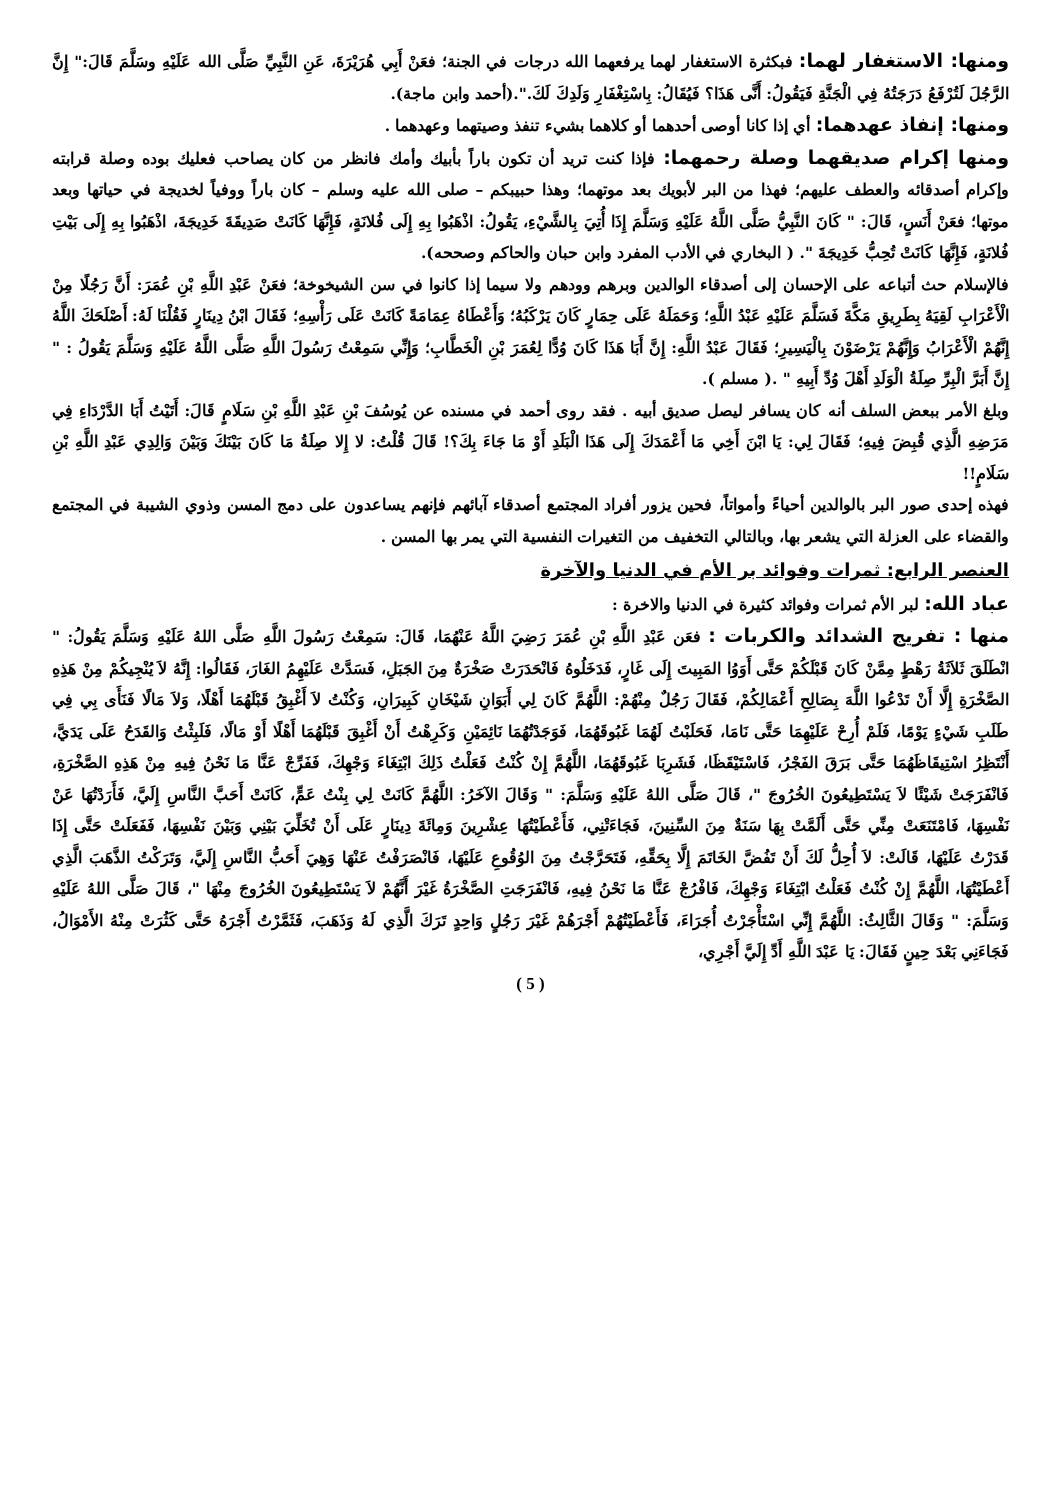ومنها: الاستغفار لهما: فبكثرة الاستغفار لهما يرفعهما الله درجات في الجنة؛ فعَنْ أَبِي هُرَيْرَةَ، عَنِ النَّبِيِّ صَلَّى الله عَلَيْهِ وسَلَّمَ قَالَ:" إِنَّ الرَّجُلَ لَتُرْفَعُ دَرَجَتُهُ فِي الْجَنَّةِ فَيَقُولُ: أَنَّى هَذَا؟ فَيُقَالُ: بِاسْتِغْفَارِ وَلَدِكَ لَكَ.".(أحمد وابن ماجة).
ومنها: إنفاذ عهدهما: أي إذا كانا أوصى أحدهما أو كلاهما بشيء تنفذ وصيتهما وعهدهما .
ومنها إكرام صديقهما وصلة رحمهما: فإذا كنت تريد أن تكون باراً بأبيك وأمك فانظر من كان يصاحب فعليك بوده وصلة قرابته وإكرام أصدقائه والعطف عليهم؛ فهذا من البر لأبويك بعد موتهما؛ وهذا حبيبكم – صلى الله عليه وسلم – كان باراً ووفياً لخديجة في حياتها وبعد موتها؛ فعَنْ أَنَسٍ، قَالَ: " كَانَ النَّبِيُّ صَلَّى اللَّهُ عَلَيْهِ وَسَلَّمَ إِذَا أُتِيَ بِالشَّيْءِ، يَقُولُ: اذْهَبُوا بِهِ إِلَى فُلانَةٍ، فَإِنَّهَا كَانَتْ صَدِيقَةَ خَدِيجَةَ، اذْهَبُوا بِهِ إِلَى بَيْتِ فُلانَةٍ، فَإِنَّهَا كَانَتْ تُحِبُّ خَدِيجَةَ ". ( البخاري في الأدب المفرد وابن حبان والحاكم وصححه).
فالإسلام حث أتباعه على الإحسان إلى أصدقاء الوالدين وبرهم وودهم ولا سيما إذا كانوا في سن الشيخوخة؛ فعَنْ عَبْدِ اللَّهِ بْنِ عُمَرَ: أَنَّ رَجُلًا مِنْ الْأَعْرَابِ لَقِيَهُ بِطَرِيقِ مَكَّةَ فَسَلَّمَ عَلَيْهِ عَبْدُ اللَّهِ؛ وَحَمَلَهُ عَلَى حِمَارٍ كَانَ يَرْكَبُهُ؛ وَأَعْطَاهُ عِمَامَةً كَانَتْ عَلَى رَأْسِهِ؛ فَقَالَ ابْنُ دِينَارٍ فَقُلْنَا لَهُ: أَصْلَحَكَ اللَّهُ إِنَّهُمْ الْأَعْرَابُ وَإِنَّهُمْ يَرْضَوْنَ بِالْيَسِيرِ؛ فَقَالَ عَبْدُ اللَّهِ: إِنَّ أَبَا هَذَا كَانَ وُدًّا لِعُمَرَ بْنِ الْخَطَّابِ؛ وَإِنِّي سَمِعْتُ رَسُولَ اللَّهِ صَلَّى اللَّهُ عَلَيْهِ وَسَلَّمَ يَقُولُ : " إِنَّ أَبَرَّ الْبِرِّ صِلَةُ الْوَلَدِ أَهْلَ وُدِّ أَبِيهِ " .( مسلم ).
وبلغ الأمر ببعض السلف أنه كان يسافر ليصل صديق أبيه . فقد روى أحمد في مسنده عن يُوسُفَ بْنِ عَبْدِ اللَّهِ بْنِ سَلَامٍ قَالَ: أَتَيْتُ أَبَا الدَّرْدَاءِ فِي مَرَضِهِ الَّذِي قُبِضَ فِيهِ؛ فَقَالَ لِي: يَا ابْنَ أَخِي مَا أَعْمَدَكَ إِلَى هَذَا الْبَلَدِ أَوْ مَا جَاءَ بِكَ؟! قَالَ قُلْتُ: لا إِلا صِلَةُ مَا كَانَ بَيْنَكَ وَبَيْنَ وَالِدِي عَبْدِ اللَّهِ بْنِ سَلَامٍ!!
فهذه إحدى صور البر بالوالدين أحياءً وأمواتاً، فحين يزور أفراد المجتمع أصدقاء آبائهم فإنهم يساعدون على دمج المسن وذوي الشيبة في المجتمع والقضاء على العزلة التي يشعر بها، وبالتالي التخفيف من التغيرات النفسية التي يمر بها المسن .
العنصر الرابع: ثمرات وفوائد بر الأم في الدنيا والآخرة
عباد الله: لبر الأم ثمرات وفوائد كثيرة في الدنيا والاخرة :
منها : تفريج الشدائد والكربات : فعَن عَبْدِ اللَّهِ بْنِ عُمَرَ رَضِيَ اللَّهُ عَنْهُمَا، قَالَ: سَمِعْتُ رَسُولَ اللَّهِ صَلَّى اللهُ عَلَيْهِ وَسَلَّمَ يَقُولُ: " انْطَلَقَ ثَلاَثَةُ رَهْطٍ مِمَّنْ كَانَ قَبْلَكُمْ حَتَّى أَوَوُا المَبِيتَ إِلَى غَارٍ، فَدَخَلُوهُ فَانْحَدَرَتْ صَخْرَةٌ مِنَ الجَبَلِ، فَسَدَّتْ عَلَيْهِمُ الغَارَ، فَقَالُوا: إِنَّهُ لاَ يُنْجِيكُمْ مِنْ هَذِهِ الصَّخْرَةِ إِلَّا أَنْ تَدْعُوا اللَّهَ بِصَالِحِ أَعْمَالِكُمْ، فَقَالَ رَجُلٌ مِنْهُمْ: اللَّهُمَّ كَانَ لِي أَبَوَانِ شَيْخَانِ كَبِيرَانِ، وَكُنْتُ لاَ أَغْبِقُ قَبْلَهُمَا أَهْلًا، وَلاَ مَالًا فَنَأَى بِي فِي طَلَبِ شَيْءٍ يَوْمًا، فَلَمْ أُرِحْ عَلَيْهِمَا حَتَّى نَامَا، فَحَلَبْتُ لَهُمَا غَبُوقَهُمَا، فَوَجَدْتُهُمَا نَائِمَيْنِ وَكَرِهْتُ أَنْ أَغْبِقَ قَبْلَهُمَا أَهْلًا أَوْ مَالًا، فَلَبِثْتُ وَالقَدَحُ عَلَى يَدَيَّ، أَنْتَظِرُ اسْتِيقَاظَهُمَا حَتَّى بَرَقَ الفَجْرُ، فَاسْتَيْقَظَا، فَشَرِبَا غَبُوقَهُمَا، اللَّهُمَّ إِنْ كُنْتُ فَعَلْتُ ذَلِكَ ابْتِغَاءَ وَجْهِكَ، فَفَرِّجْ عَنَّا مَا نَحْنُ فِيهِ مِنْ هَذِهِ الصَّخْرَةِ، فَانْفَرَجَتْ شَيْئًا لاَ يَسْتَطِيعُونَ الخُرُوجَ "، قَالَ صَلَّى اللهُ عَلَيْهِ وَسَلَّمَ: " وَقَالَ الآخَرُ: اللَّهُمَّ كَانَتْ لِي بِنْتُ عَمٍّ، كَانَتْ أَحَبَّ النَّاسِ إِلَيَّ، فَأَرَدْتُهَا عَنْ نَفْسِهَا، فَامْتَنَعَتْ مِنِّي حَتَّى أَلَمَّتْ بِهَا سَنَةٌ مِنَ السِّنِينَ، فَجَاءَتْنِي، فَأَعْطَيْتُهَا عِشْرِينَ وَمِائَةَ دِينَارٍ عَلَى أَنْ تُخَلِّيَ بَيْنِي وَبَيْنَ نَفْسِهَا، فَفَعَلَتْ حَتَّى إِذَا قَدَرْتُ عَلَيْهَا، قَالَتْ: لاَ أُحِلُّ لَكَ أَنْ تَفُضَّ الخَاتَمَ إِلَّا بِحَقِّهِ، فَتَحَرَّجْتُ مِنَ الوُقُوعِ عَلَيْهَا، فَانْصَرَفْتُ عَنْهَا وَهِيَ أَحَبُّ النَّاسِ إِلَيَّ، وَتَرَكْتُ الذَّهَبَ الَّذِي أَعْطَيْتُهَا، اللَّهُمَّ إِنْ كُنْتُ فَعَلْتُ ابْتِغَاءَ وَجْهِكَ، فَافْرُجْ عَنَّا مَا نَحْنُ فِيهِ، فَانْفَرَجَتِ الصَّخْرَةُ غَيْرَ أَنَّهُمْ لاَ يَسْتَطِيعُونَ الخُرُوجَ مِنْهَا "، قَالَ صَلَّى اللهُ عَلَيْهِ وَسَلَّمَ: " وَقَالَ الثَّالِثُ: اللَّهُمَّ إِنِّي اسْتَأْجَرْتُ أُجَرَاءَ، فَأَعْطَيْتُهُمْ أَجْرَهُمْ غَيْرَ رَجُلٍ وَاحِدٍ تَرَكَ الَّذِي لَهُ وَذَهَبَ، فَثَمَّرْتُ أَجْرَهُ حَتَّى كَثُرَتْ مِنْهُ الأَمْوَالُ، فَجَاءَنِي بَعْدَ حِينٍ فَقَالَ: يَا عَبْدَ اللَّهِ أَدِّ إِلَيَّ أَجْرِي،
( 5 )